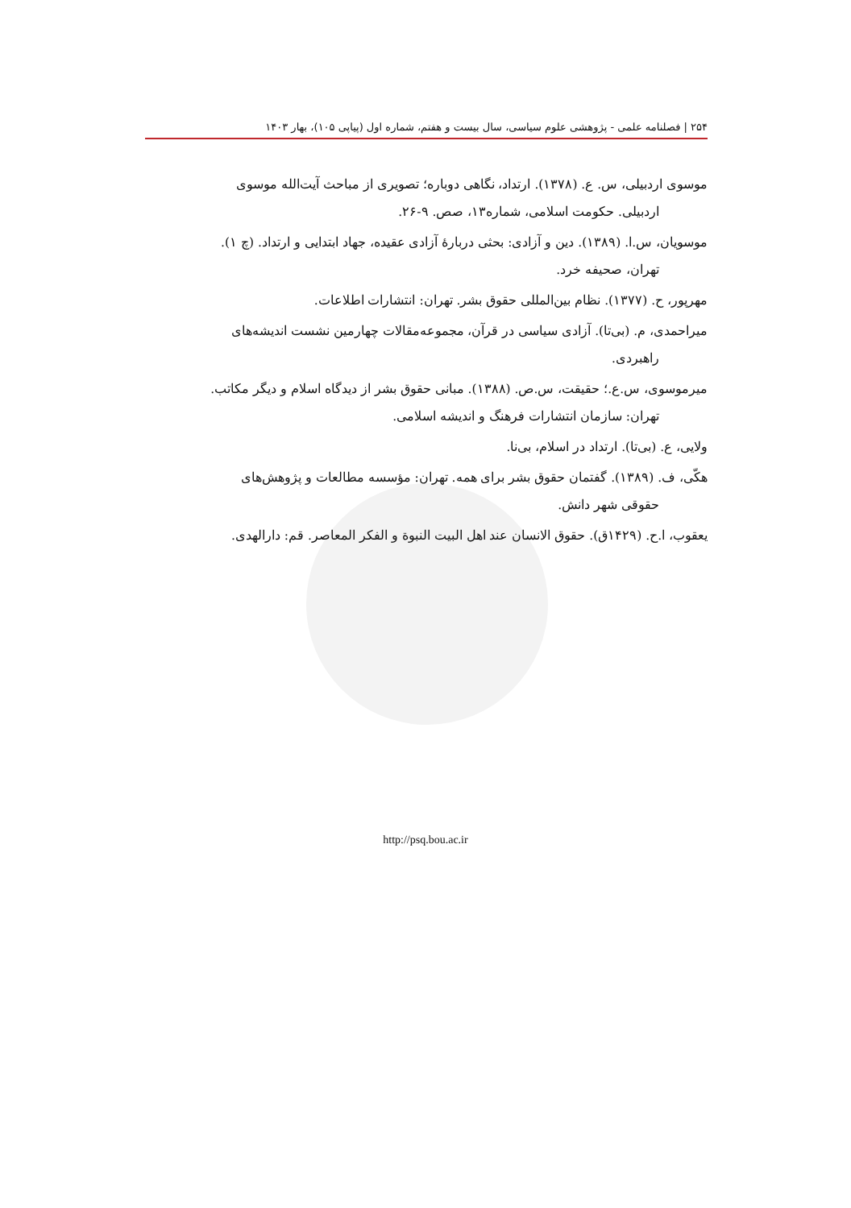۲۵۴ | فصلنامه علمی - پژوهشی علوم سیاسی، سال بیست و هفتم، شماره اول (پیاپی ۱۰۵)، بهار ۱۴۰۳
موسوی اردبیلی، س. ع. (۱۳۷۸). ارتداد، نگاهی دوباره؛ تصویری از مباحث آیت‌الله موسوی
اردبیلی. حکومت اسلامی، شماره۱۳، صص. ۹-۲۶.
موسویان، س.ا. (۱۳۸۹). دین و آزادی: بحثی دربارهٔ آزادی عقیده، جهاد ابتدایی و ارتداد. (چ ۱).
تهران، صحیفه خرد.
مهرپور، ح. (۱۳۷۷). نظام بین‌المللی حقوق بشر. تهران: انتشارات اطلاعات.
میراحمدی، م. (بی‌تا). آزادی سیاسی در قرآن، مجموعه‌مقالات چهارمین نشست اندیشه‌های
راهبردی.
میرموسوی، س.ع.؛ حقیقت، س.ص. (۱۳۸۸). مبانی حقوق بشر از دیدگاه اسلام و دیگر مکاتب.
تهران: سازمان انتشارات فرهنگ و اندیشه اسلامی.
ولایی، ع. (بی‌تا). ارتداد در اسلام، بی‌نا.
هکّی، ف. (۱۳۸۹). گفتمان حقوق بشر برای همه. تهران: مؤسسه مطالعات و پژوهش‌های
حقوقی شهر دانش.
یعقوب، ا.ح. (۱۴۲۹ق). حقوق الانسان عند اهل البیت النبوة و الفکر المعاصر. قم: دارالهدی.
http://psq.bou.ac.ir